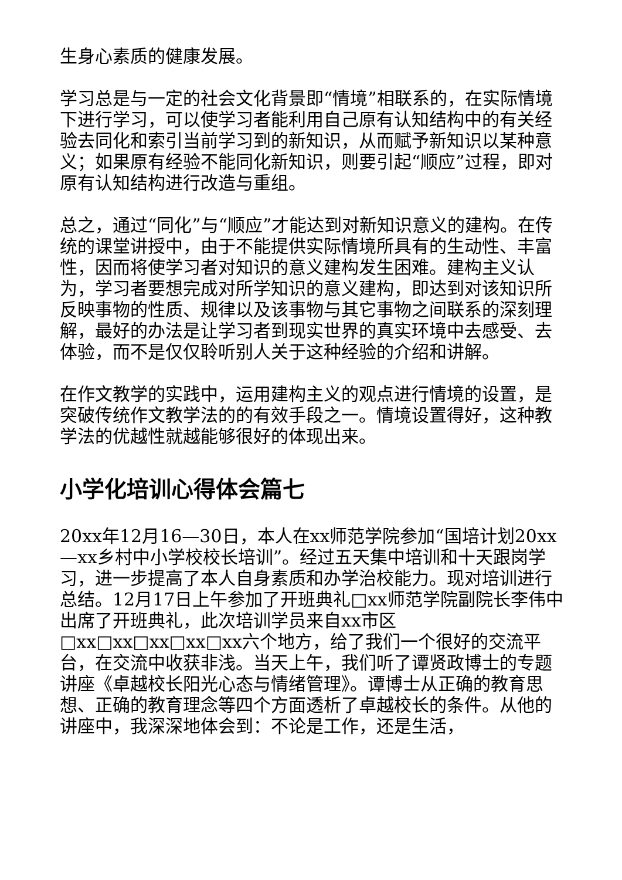生身心素质的健康发展。
学习总是与一定的社会文化背景即“情境”相联系的，在实际情境下进行学习，可以使学习者能利用自己原有认知结构中的有关经验去同化和索引当前学习到的新知识，从而赋予新知识以某种意义；如果原有经验不能同化新知识，则要引起“顺应”过程，即对原有认知结构进行改造与重组。
总之，通过“同化”与“顺应”才能达到对新知识意义的建构。在传统的课堂讲授中，由于不能提供实际情境所具有的生动性、丰富性，因而将使学习者对知识的意义建构发生困难。建构主义认为，学习者要想完成对所学知识的意义建构，即达到对该知识所反映事物的性质、规律以及该事物与其它事物之间联系的深刻理解，最好的办法是让学习者到现实世界的真实环境中去感受、去体验，而不是仅仅聆听别人关于这种经验的介绍和讲解。
在作文教学的实践中，运用建构主义的观点进行情境的设置，是突破传统作文教学法的的有效手段之一。情境设置得好，这种教学法的优越性就越能够很好的体现出来。
小学化培训心得体会篇七
20xx年12月16—30日，本人在xx师范学院参加“国培计划20xx—xx乡村中小学校校长培训”。经过五天集中培训和十天跟岗学习，进一步提高了本人自身素质和办学治校能力。现对培训进行总结。12月17日上午参加了开班典礼□xx师范学院副院长李伟中出席了开班典礼，此次培训学员来自xx市区□xx□xx□xx□xx□xx六个地方，给了我们一个很好的交流平台，在交流中收获非浅。当天上午，我们听了谭贤政博士的专题讲座《卓越校长阳光心态与情绪管理》。谭博士从正确的教育思想、正确的教育理念等四个方面透析了卓越校长的条件。从他的讲座中，我深深地体会到：不论是工作，还是生活，